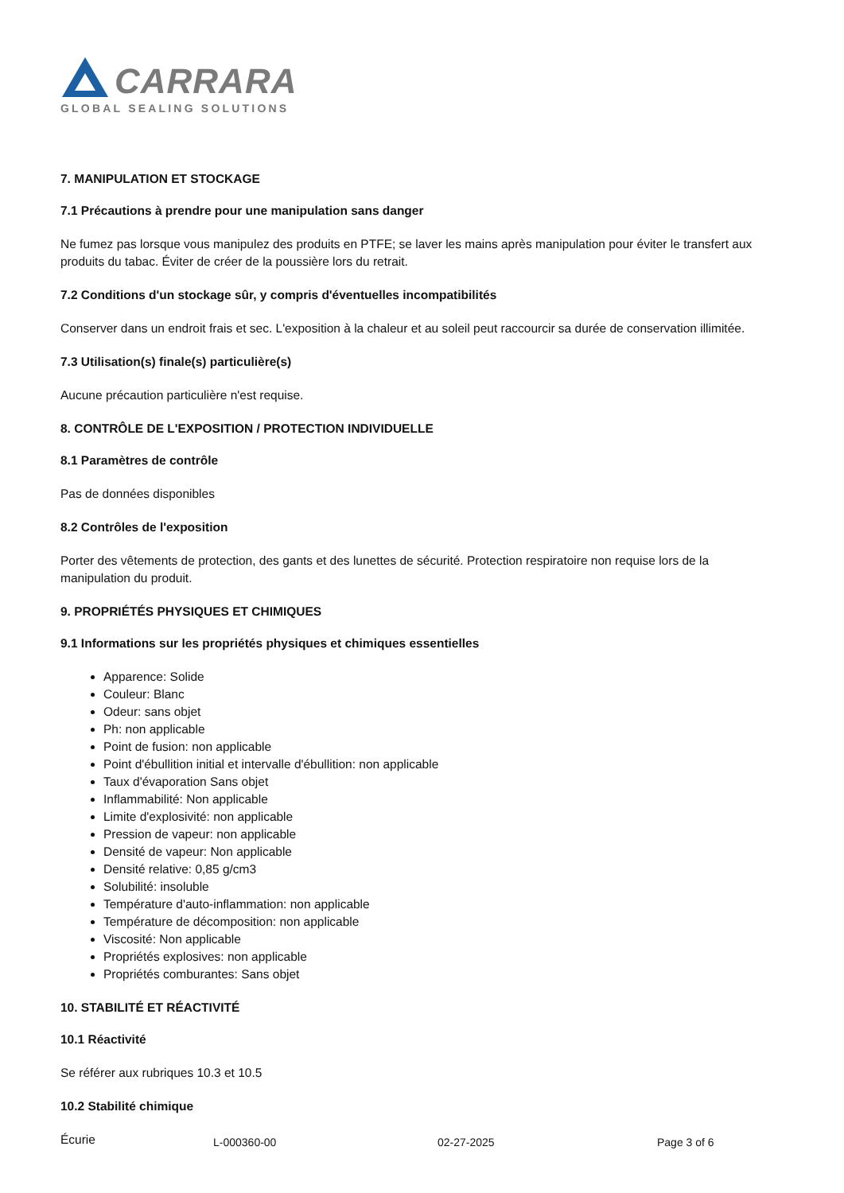CARRARA
GLOBAL SEALING SOLUTIONS
7. MANIPULATION ET STOCKAGE
7.1 Précautions à prendre pour une manipulation sans danger
Ne fumez pas lorsque vous manipulez des produits en PTFE; se laver les mains après manipulation pour éviter le transfert aux produits du tabac. Éviter de créer de la poussière lors du retrait.
7.2 Conditions d'un stockage sûr, y compris d'éventuelles incompatibilités
Conserver dans un endroit frais et sec. L'exposition à la chaleur et au soleil peut raccourcir sa durée de conservation illimitée.
7.3 Utilisation(s) finale(s) particulière(s)
Aucune précaution particulière n'est requise.
8. CONTRÔLE DE L'EXPOSITION / PROTECTION INDIVIDUELLE
8.1 Paramètres de contrôle
Pas de données disponibles
8.2 Contrôles de l'exposition
Porter des vêtements de protection, des gants et des lunettes de sécurité. Protection respiratoire non requise lors de la manipulation du produit.
9. PROPRIÉTÉS PHYSIQUES ET CHIMIQUES
9.1 Informations sur les propriétés physiques et chimiques essentielles
Apparence: Solide
Couleur: Blanc
Odeur: sans objet
Ph: non applicable
Point de fusion: non applicable
Point d'ébullition initial et intervalle d'ébullition: non applicable
Taux d'évaporation Sans objet
Inflammabilité: Non applicable
Limite d'explosivité: non applicable
Pression de vapeur: non applicable
Densité de vapeur: Non applicable
Densité relative: 0,85 g/cm3
Solubilité: insoluble
Température d'auto-inflammation: non applicable
Température de décomposition: non applicable
Viscosité: Non applicable
Propriétés explosives: non applicable
Propriétés comburantes: Sans objet
10. STABILITÉ ET RÉACTIVITÉ
10.1 Réactivité
Se référer aux rubriques 10.3 et 10.5
10.2 Stabilité chimique
Écurie
L-000360-00 02-27-2025 Page 3 of 6